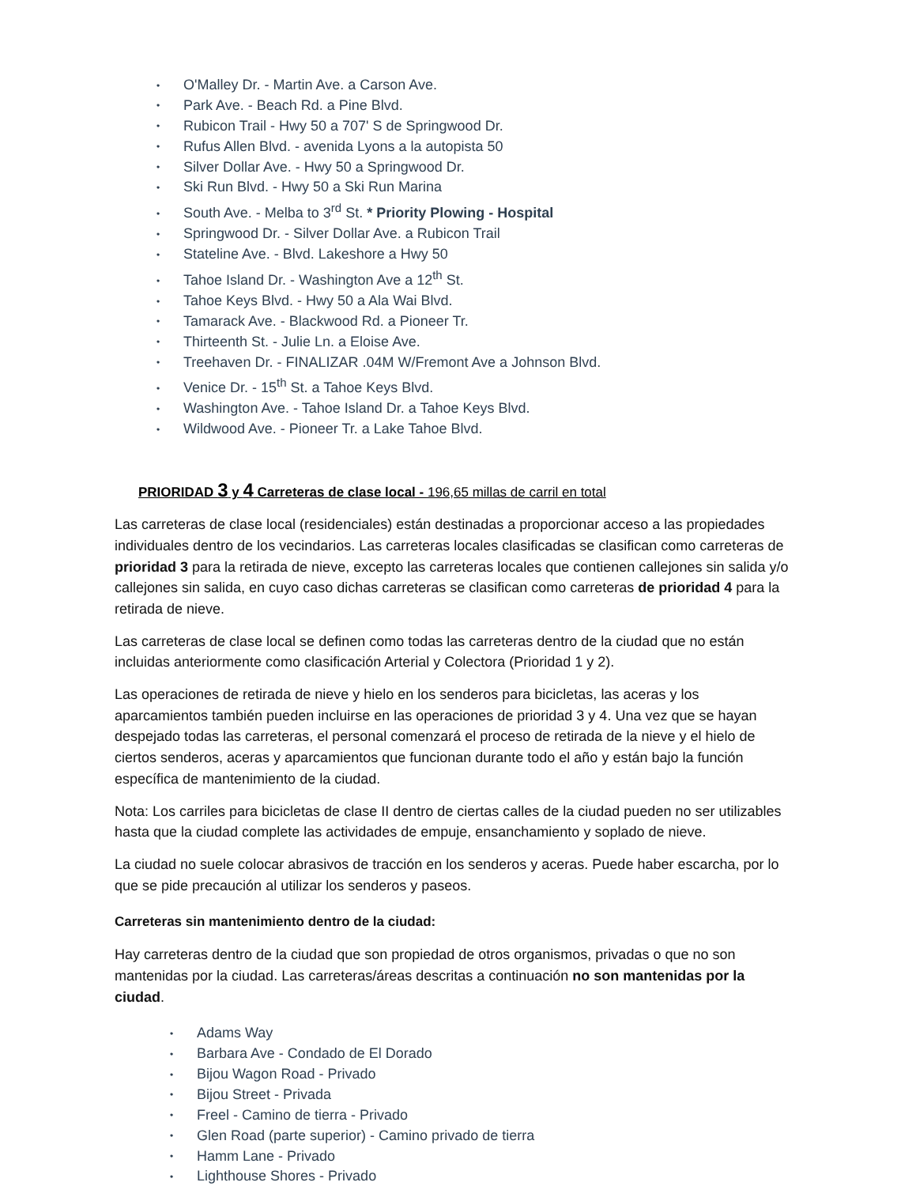• O'Malley Dr. - Martin Ave. a Carson Ave.
• Park Ave. - Beach Rd. a Pine Blvd.
• Rubicon Trail - Hwy 50 a 707' S de Springwood Dr.
• Rufus Allen Blvd. - avenida Lyons a la autopista 50
• Silver Dollar Ave. - Hwy 50 a Springwood Dr.
• Ski Run Blvd. - Hwy 50 a Ski Run Marina
• South Ave. - Melba to 3<sup>rd</sup> St. * Priority Plowing - Hospital
• Springwood Dr. - Silver Dollar Ave. a Rubicon Trail
• Stateline Ave. - Blvd. Lakeshore a Hwy 50
• Tahoe Island Dr. - Washington Ave a 12<sup>th</sup> St.
• Tahoe Keys Blvd. - Hwy 50 a Ala Wai Blvd.
• Tamarack Ave. - Blackwood Rd. a Pioneer Tr.
• Thirteenth St. - Julie Ln. a Eloise Ave.
• Treehaven Dr. - FINALIZAR .04M W/Fremont Ave a Johnson Blvd.
• Venice Dr. - 15<sup>th</sup> St. a Tahoe Keys Blvd.
• Washington Ave. - Tahoe Island Dr. a Tahoe Keys Blvd.
• Wildwood Ave. - Pioneer Tr. a Lake Tahoe Blvd.
PRIORIDAD 3 y 4 Carreteras de clase local - 196,65 millas de carril en total
Las carreteras de clase local (residenciales) están destinadas a proporcionar acceso a las propiedades individuales dentro de los vecindarios. Las carreteras locales clasificadas se clasifican como carreteras de prioridad 3 para la retirada de nieve, excepto las carreteras locales que contienen callejones sin salida y/o callejones sin salida, en cuyo caso dichas carreteras se clasifican como carreteras de prioridad 4 para la retirada de nieve.
Las carreteras de clase local se definen como todas las carreteras dentro de la ciudad que no están incluidas anteriormente como clasificación Arterial y Colectora (Prioridad 1 y 2).
Las operaciones de retirada de nieve y hielo en los senderos para bicicletas, las aceras y los aparcamientos también pueden incluirse en las operaciones de prioridad 3 y 4. Una vez que se hayan despejado todas las carreteras, el personal comenzará el proceso de retirada de la nieve y el hielo de ciertos senderos, aceras y aparcamientos que funcionan durante todo el año y están bajo la función específica de mantenimiento de la ciudad.
Nota: Los carriles para bicicletas de clase II dentro de ciertas calles de la ciudad pueden no ser utilizables hasta que la ciudad complete las actividades de empuje, ensanchamiento y soplado de nieve.
La ciudad no suele colocar abrasivos de tracción en los senderos y aceras. Puede haber escarcha, por lo que se pide precaución al utilizar los senderos y paseos.
Carreteras sin mantenimiento dentro de la ciudad:
Hay carreteras dentro de la ciudad que son propiedad de otros organismos, privadas o que no son mantenidas por la ciudad. Las carreteras/áreas descritas a continuación no son mantenidas por la ciudad.
• Adams Way
• Barbara Ave - Condado de El Dorado
• Bijou Wagon Road - Privado
• Bijou Street - Privada
• Freel - Camino de tierra - Privado
• Glen Road (parte superior) - Camino privado de tierra
• Hamm Lane - Privado
• Lighthouse Shores - Privado